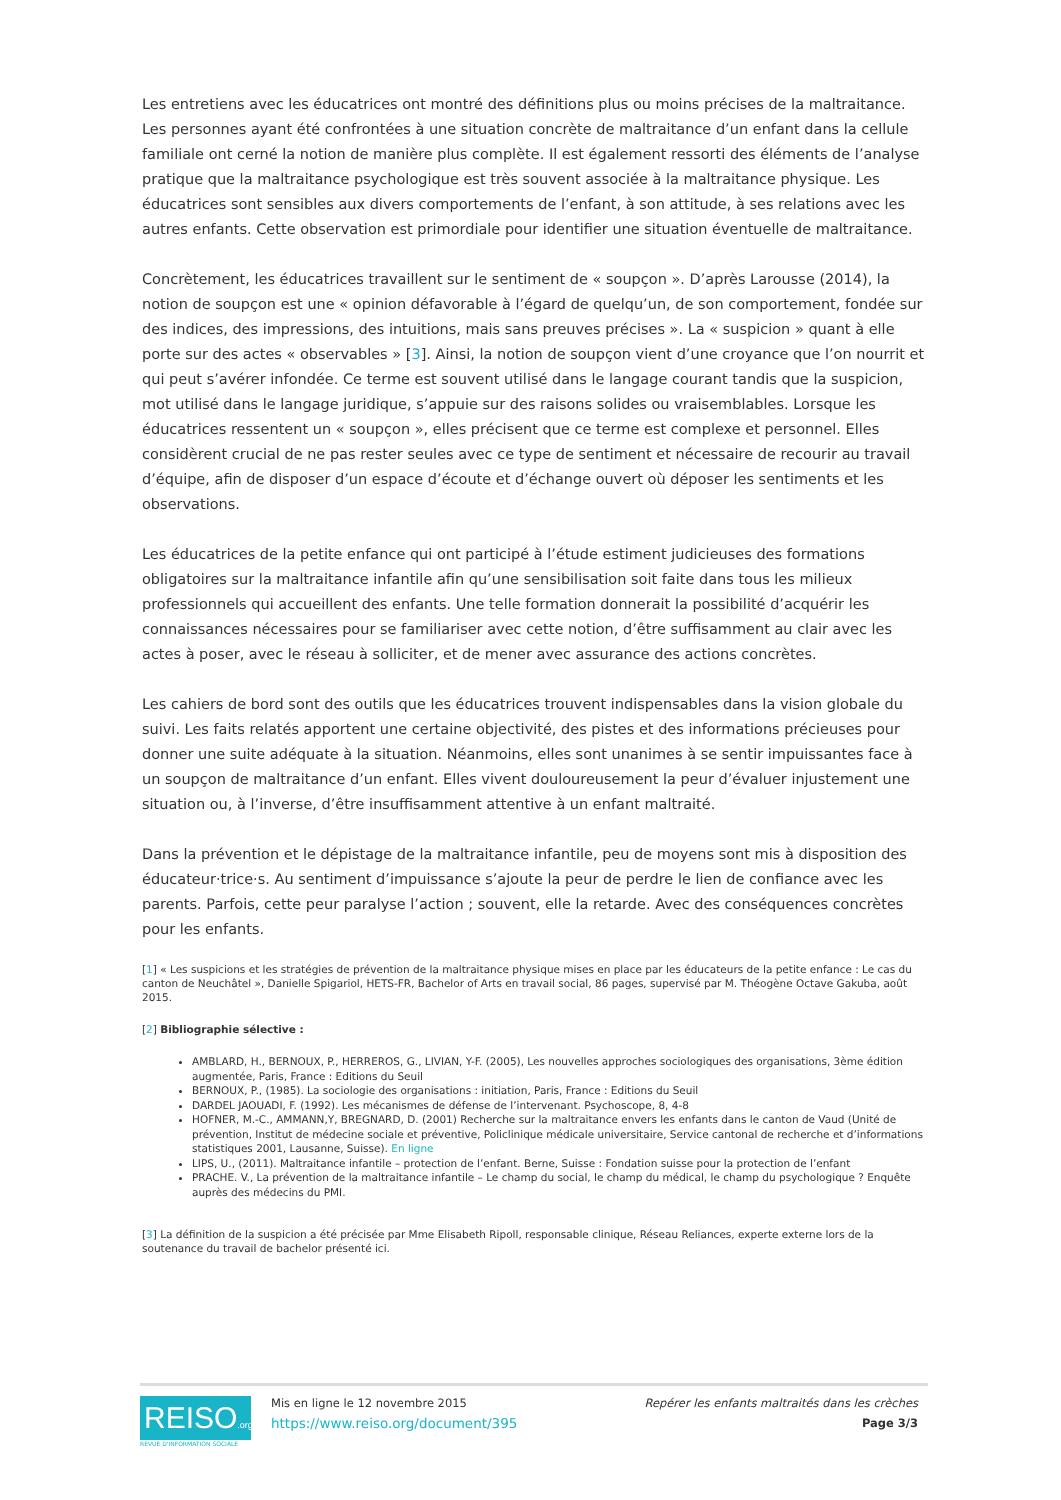Les entretiens avec les éducatrices ont montré des définitions plus ou moins précises de la maltraitance. Les personnes ayant été confrontées à une situation concrète de maltraitance d’un enfant dans la cellule familiale ont cerné la notion de manière plus complète. Il est également ressorti des éléments de l’analyse pratique que la maltraitance psychologique est très souvent associée à la maltraitance physique. Les éducatrices sont sensibles aux divers comportements de l’enfant, à son attitude, à ses relations avec les autres enfants. Cette observation est primordiale pour identifier une situation éventuelle de maltraitance.
Concrètement, les éducatrices travaillent sur le sentiment de « soupçon ». D’après Larousse (2014), la notion de soupçon est une « opinion défavorable à l’égard de quelqu’un, de son comportement, fondée sur des indices, des impressions, des intuitions, mais sans preuves précises ». La « suspicion » quant à elle porte sur des actes « observables » [3]. Ainsi, la notion de soupçon vient d’une croyance que l’on nourrit et qui peut s’avérer infondée. Ce terme est souvent utilisé dans le langage courant tandis que la suspicion, mot utilisé dans le langage juridique, s’appuie sur des raisons solides ou vraisemblables. Lorsque les éducatrices ressentent un « soupçon », elles précisent que ce terme est complexe et personnel. Elles considèrent crucial de ne pas rester seules avec ce type de sentiment et nécessaire de recourir au travail d’équipe, afin de disposer d’un espace d’écoute et d’échange ouvert où déposer les sentiments et les observations.
Les éducatrices de la petite enfance qui ont participé à l’étude estiment judicieuses des formations obligatoires sur la maltraitance infantile afin qu’une sensibilisation soit faite dans tous les milieux professionnels qui accueillent des enfants. Une telle formation donnerait la possibilité d’acquérir les connaissances nécessaires pour se familiariser avec cette notion, d’être suffisamment au clair avec les actes à poser, avec le réseau à solliciter, et de mener avec assurance des actions concrètes.
Les cahiers de bord sont des outils que les éducatrices trouvent indispensables dans la vision globale du suivi. Les faits relatés apportent une certaine objectivité, des pistes et des informations précieuses pour donner une suite adéquate à la situation. Néanmoins, elles sont unanimes à se sentir impuissantes face à un soupçon de maltraitance d’un enfant. Elles vivent douloureusement la peur d’évaluer injustement une situation ou, à l’inverse, d’être insuffisamment attentive à un enfant maltraité.
Dans la prévention et le dépistage de la maltraitance infantile, peu de moyens sont mis à disposition des éducateur·trice·s. Au sentiment d’impuissance s’ajoute la peur de perdre le lien de confiance avec les parents. Parfois, cette peur paralyse l’action ; souvent, elle la retarde. Avec des conséquences concrètes pour les enfants.
[1] « Les suspicions et les stratégies de prévention de la maltraitance physique mises en place par les éducateurs de la petite enfance : Le cas du canton de Neuchâtel », Danielle Spigariol, HETS-FR, Bachelor of Arts en travail social, 86 pages, supervisé par M. Théogène Octave Gakuba, août 2015.
[2] Bibliographie sélective :
AMBLARD, H., BERNOUX, P., HERREROS, G., LIVIAN, Y-F. (2005), Les nouvelles approches sociologiques des organisations, 3ème édition augmentée, Paris, France : Editions du Seuil
BERNOUX, P., (1985). La sociologie des organisations : initiation, Paris, France : Editions du Seuil
DARDEL JAOUADI, F. (1992). Les mécanismes de défense de l’intervenant. Psychoscope, 8, 4-8
HOFNER, M.-C., AMMANN,Y, BREGNARD, D. (2001) Recherche sur la maltraitance envers les enfants dans le canton de Vaud (Unité de prévention, Institut de médecine sociale et préventive, Policlinique médicale universitaire, Service cantonal de recherche et d’informations statistiques 2001, Lausanne, Suisse). En ligne
LIPS, U., (2011). Maltraitance infantile – protection de l’enfant. Berne, Suisse : Fondation suisse pour la protection de l’enfant
PRACHE. V., La prévention de la maltraitance infantile – Le champ du social, le champ du médical, le champ du psychologique ? Enquête auprès des médecins du PMI.
[3] La définition de la suspicion a été précisée par Mme Elisabeth Ripoll, responsable clinique, Réseau Reliances, experte externe lors de la soutenance du travail de bachelor présenté ici.
REISO.org
REVUE D'INFORMATION SOCIALE
Mis en ligne le 12 novembre 2015
https://www.reiso.org/document/395
Repérer les enfants maltraités dans les crèches
Page 3/3